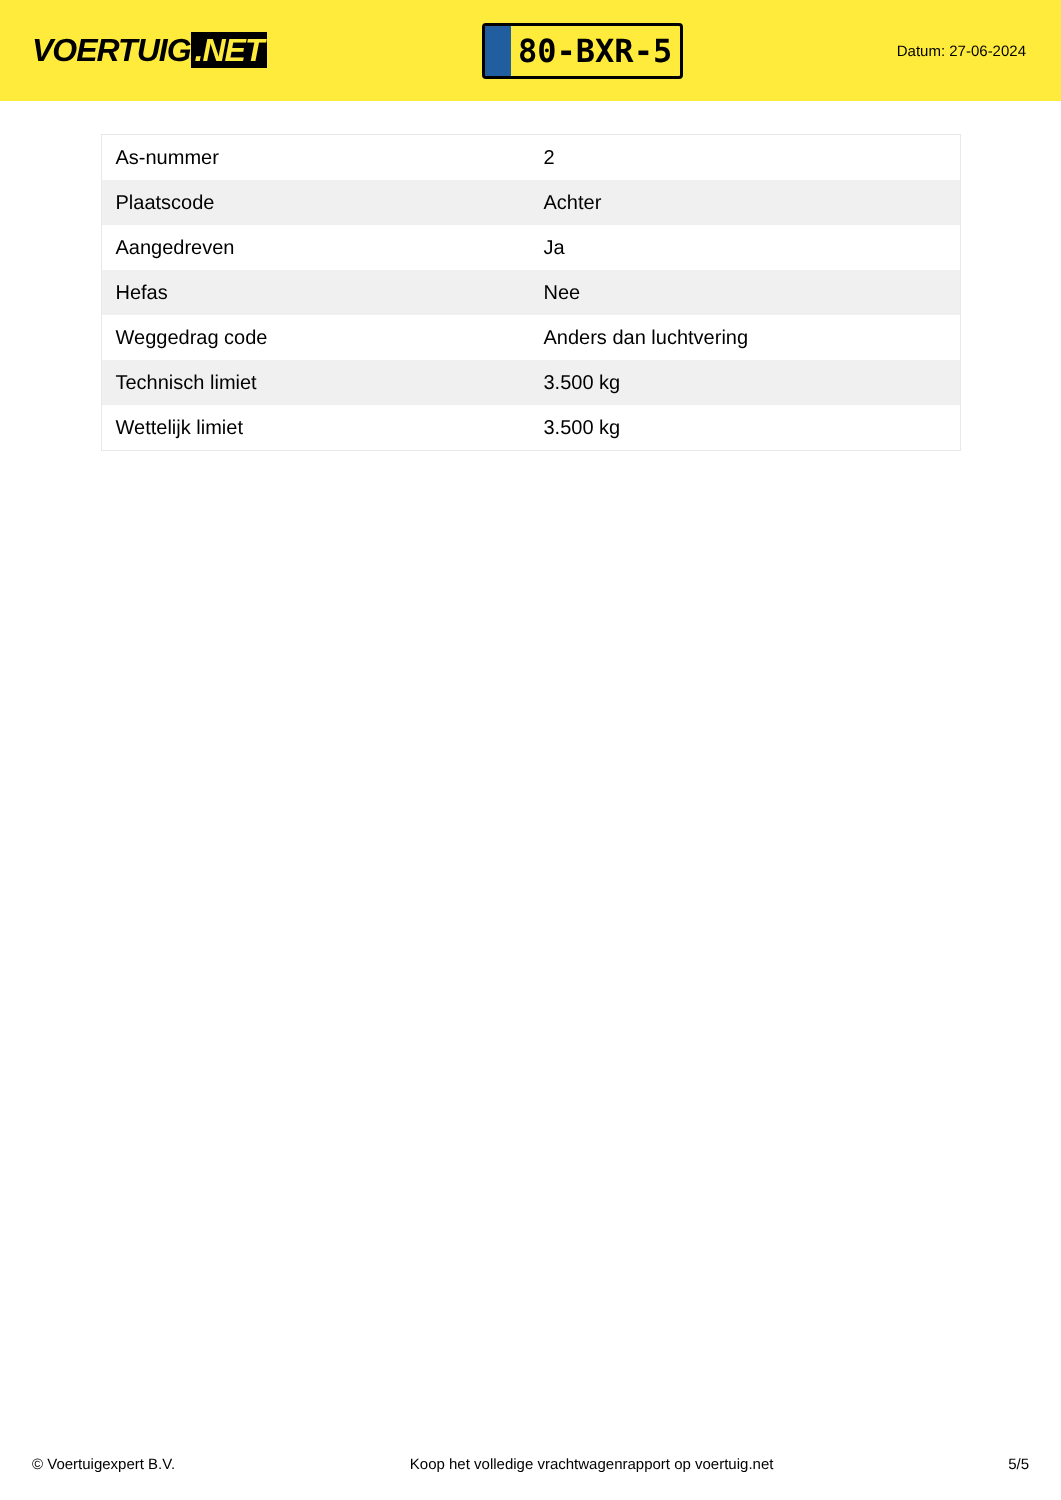VOERTUIG.NET
80-BXR-5
Datum: 27-06-2024
| As-nummer | 2 |
| Plaatscode | Achter |
| Aangedreven | Ja |
| Hefas | Nee |
| Weggedrag code | Anders dan luchtvering |
| Technisch limiet | 3.500 kg |
| Wettelijk limiet | 3.500 kg |
© Voertuigexpert B.V. Koop het volledige vrachtwagenrapport op voertuig.net 5/5